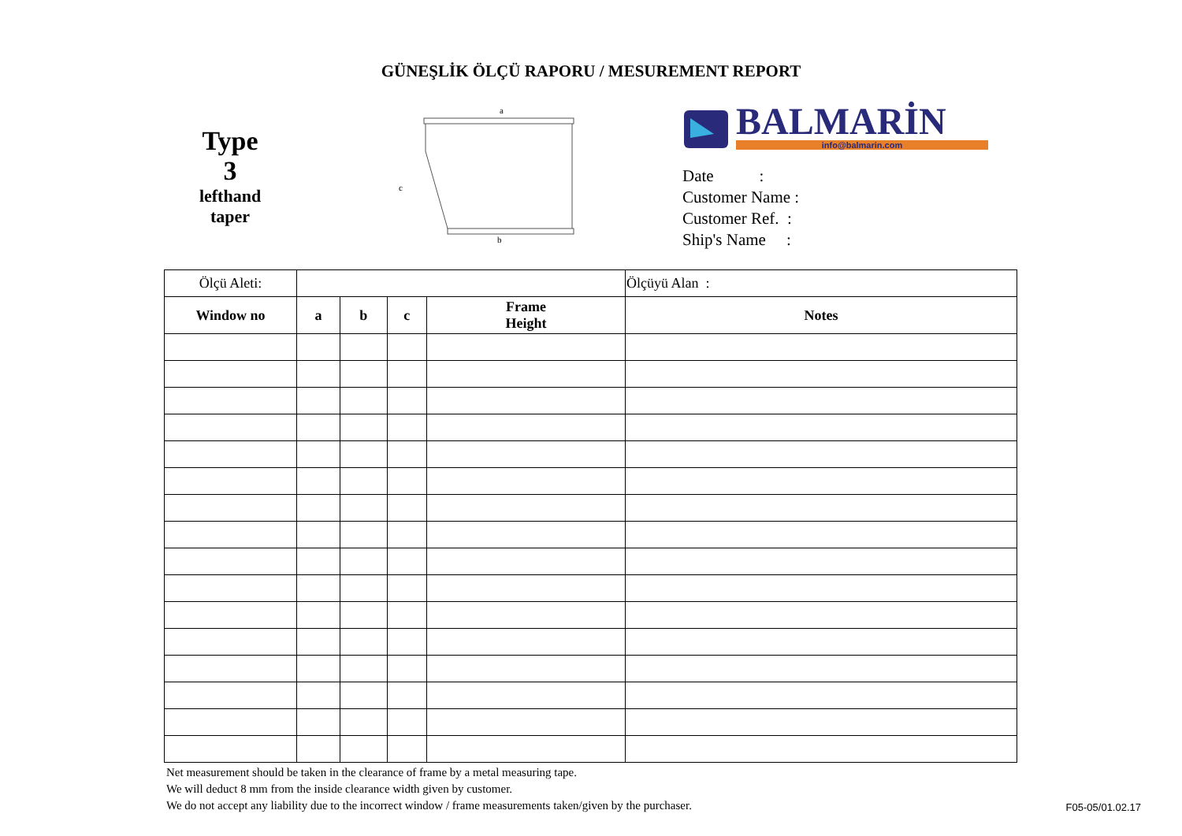GÜNEŞLİK ÖLÇÜ RAPORU / MESUREMENT REPORT
Type
3
lefthand
taper
a
c
b
BALMARİN
info@balmarin.com
Date :
Customer Name :
Customer Ref. :
Ship's Name :
| Ölçü Aleti: | | | | | Ölçüyü Alan : |
| Window no | a | b | c | Frame Height | Notes |
Net measurement should be taken in the clearance of frame by a metal measuring tape.
We will deduct 8 mm from the inside clearance width given by customer.
We do not accept any liability due to the incorrect window / frame measurements taken/given by the purchaser.
F05-05/01.02.17